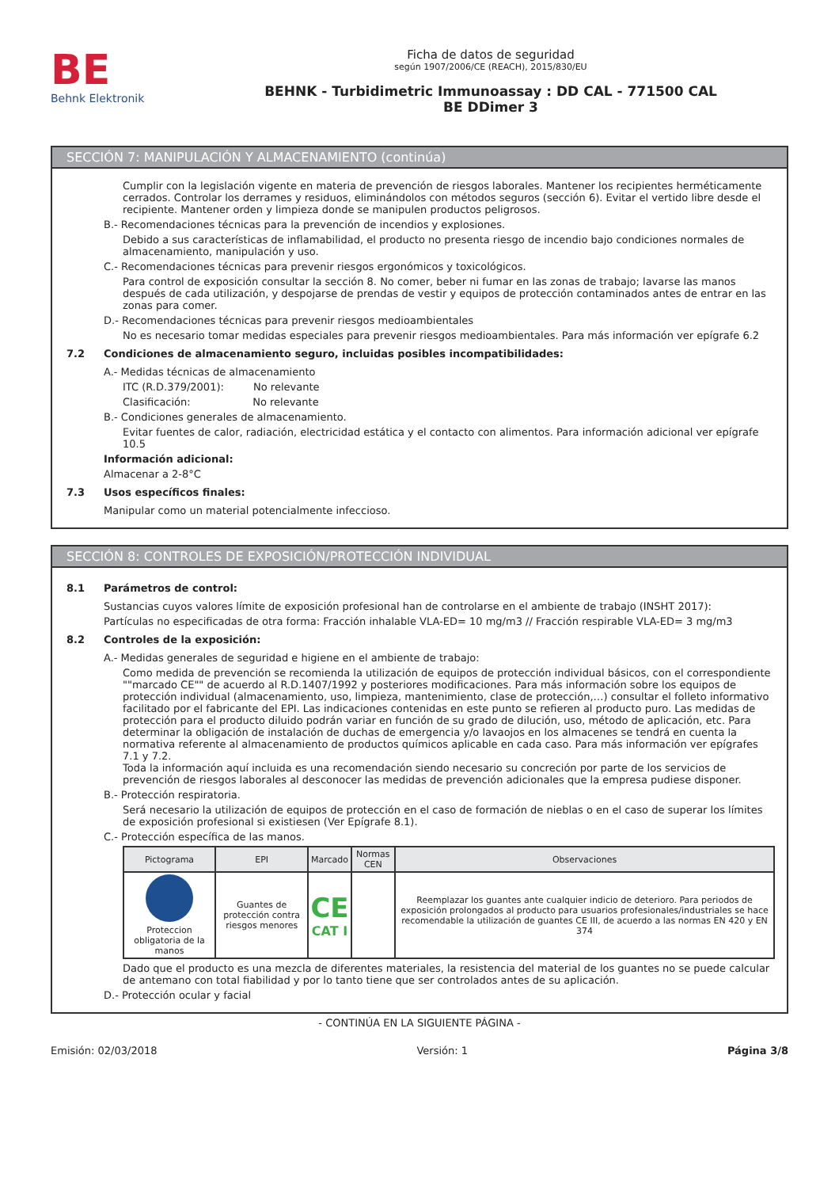BE
Behnk Elektronik
Ficha de datos de seguridad
según 1907/2006/CE (REACH), 2015/830/EU
BEHNK - Turbidimetric Immunoassay : DD CAL - 771500 CAL
BE DDimer 3
SECCIÓN 7: MANIPULACIÓN Y ALMACENAMIENTO (continúa)
Cumplir con la legislación vigente en materia de prevención de riesgos laborales. Mantener los recipientes herméticamente cerrados. Controlar los derrames y residuos, eliminándolos con métodos seguros (sección 6). Evitar el vertido libre desde el recipiente. Mantener orden y limpieza donde se manipulen productos peligrosos.
B.- Recomendaciones técnicas para la prevención de incendios y explosiones.
Debido a sus características de inflamabilidad, el producto no presenta riesgo de incendio bajo condiciones normales de almacenamiento, manipulación y uso.
C.- Recomendaciones técnicas para prevenir riesgos ergonómicos y toxicológicos.
Para control de exposición consultar la sección 8. No comer, beber ni fumar en las zonas de trabajo; lavarse las manos después de cada utilización, y despojarse de prendas de vestir y equipos de protección contaminados antes de entrar en las zonas para comer.
D.- Recomendaciones técnicas para prevenir riesgos medioambientales
No es necesario tomar medidas especiales para prevenir riesgos medioambientales. Para más información ver epígrafe 6.2
7.2 Condiciones de almacenamiento seguro, incluidas posibles incompatibilidades:
A.- Medidas técnicas de almacenamiento
ITC (R.D.379/2001): No relevante
Clasificación: No relevante
B.- Condiciones generales de almacenamiento.
Evitar fuentes de calor, radiación, electricidad estática y el contacto con alimentos. Para información adicional ver epígrafe 10.5
Información adicional:
Almacenar a 2-8°C
7.3 Usos específicos finales:
Manipular como un material potencialmente infeccioso.
SECCIÓN 8: CONTROLES DE EXPOSICIÓN/PROTECCIÓN INDIVIDUAL
8.1 Parámetros de control:
Sustancias cuyos valores límite de exposición profesional han de controlarse en el ambiente de trabajo (INSHT 2017):
Partículas no especificadas de otra forma: Fracción inhalable VLA-ED= 10 mg/m3 // Fracción respirable VLA-ED= 3 mg/m3
8.2 Controles de la exposición:
A.- Medidas generales de seguridad e higiene en el ambiente de trabajo:
Como medida de prevención se recomienda la utilización de equipos de protección individual básicos, con el correspondiente ""marcado CE"" de acuerdo al R.D.1407/1992 y posteriores modificaciones. Para más información sobre los equipos de protección individual (almacenamiento, uso, limpieza, mantenimiento, clase de protección,…) consultar el folleto informativo facilitado por el fabricante del EPI. Las indicaciones contenidas en este punto se refieren al producto puro. Las medidas de protección para el producto diluido podrán variar en función de su grado de dilución, uso, método de aplicación, etc. Para determinar la obligación de instalación de duchas de emergencia y/o lavaojos en los almacenes se tendrá en cuenta la normativa referente al almacenamiento de productos químicos aplicable en cada caso. Para más información ver epígrafes 7.1 y 7.2.
Toda la información aquí incluida es una recomendación siendo necesario su concreción por parte de los servicios de prevención de riesgos laborales al desconocer las medidas de prevención adicionales que la empresa pudiese disponer.
B.- Protección respiratoria.
Será necesario la utilización de equipos de protección en el caso de formación de nieblas o en el caso de superar los límites de exposición profesional si existiesen (Ver Epígrafe 8.1).
C.- Protección específica de las manos.
| Pictograma | EPI | Marcado | Normas CEN | Observaciones |
| --- | --- | --- | --- | --- |
| Proteccion obligatoria de la manos | Guantes de protección contra riesgos menores | CE CAT I | | Reemplazar los guantes ante cualquier indicio de deterioro. Para periodos de exposición prolongados al producto para usuarios profesionales/industriales se hace recomendable la utilización de guantes CE III, de acuerdo a las normas EN 420 y EN 374 |
Dado que el producto es una mezcla de diferentes materiales, la resistencia del material de los guantes no se puede calcular de antemano con total fiabilidad y por lo tanto tiene que ser controlados antes de su aplicación.
D.- Protección ocular y facial
- CONTINÚA EN LA SIGUIENTE PÁGINA -
Emisión: 02/03/2018 Versión: 1 Página 3/8